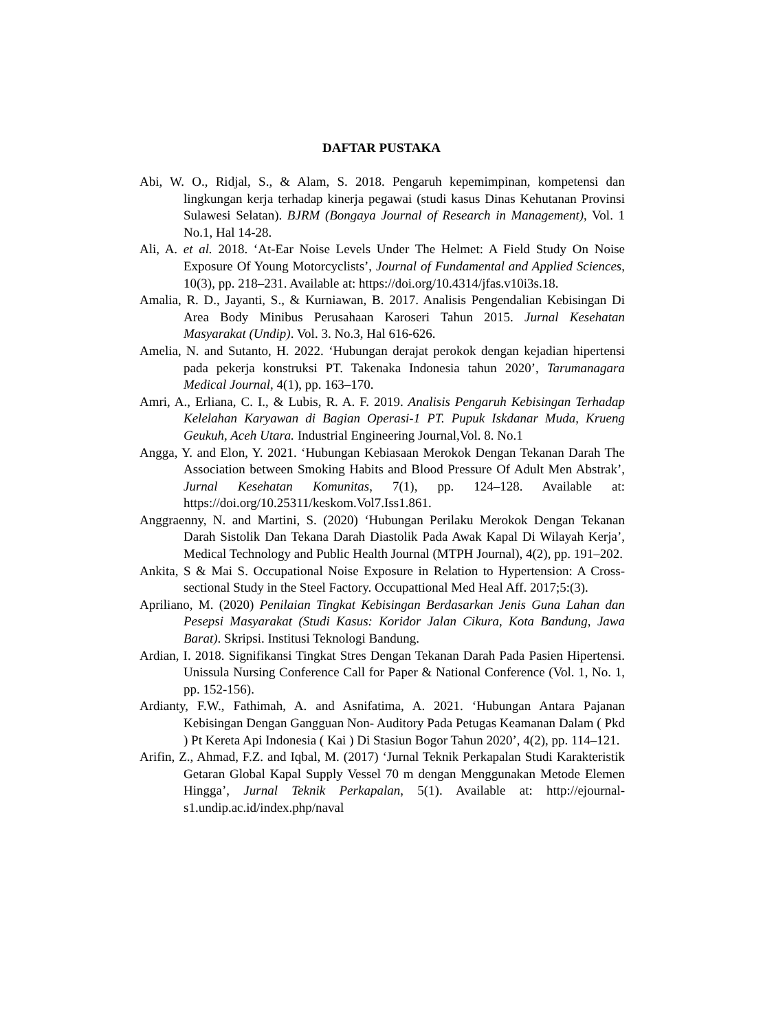DAFTAR PUSTAKA
Abi, W. O., Ridjal, S., & Alam, S. 2018. Pengaruh kepemimpinan, kompetensi dan lingkungan kerja terhadap kinerja pegawai (studi kasus Dinas Kehutanan Provinsi Sulawesi Selatan). BJRM (Bongaya Journal of Research in Management), Vol. 1 No.1, Hal 14-28.
Ali, A. et al. 2018. ‘At-Ear Noise Levels Under The Helmet: A Field Study On Noise Exposure Of Young Motorcyclists’, Journal of Fundamental and Applied Sciences, 10(3), pp. 218–231. Available at: https://doi.org/10.4314/jfas.v10i3s.18.
Amalia, R. D., Jayanti, S., & Kurniawan, B. 2017. Analisis Pengendalian Kebisingan Di Area Body Minibus Perusahaan Karoseri Tahun 2015. Jurnal Kesehatan Masyarakat (Undip). Vol. 3. No.3, Hal 616-626.
Amelia, N. and Sutanto, H. 2022. ‘Hubungan derajat perokok dengan kejadian hipertensi pada pekerja konstruksi PT. Takenaka Indonesia tahun 2020’, Tarumanagara Medical Journal, 4(1), pp. 163–170.
Amri, A., Erliana, C. I., & Lubis, R. A. F. 2019. Analisis Pengaruh Kebisingan Terhadap Kelelahan Karyawan di Bagian Operasi-1 PT. Pupuk Iskdanar Muda, Krueng Geukuh, Aceh Utara. Industrial Engineering Journal,Vol. 8. No.1
Angga, Y. and Elon, Y. 2021. ‘Hubungan Kebiasaan Merokok Dengan Tekanan Darah The Association between Smoking Habits and Blood Pressure Of Adult Men Abstrak’, Jurnal Kesehatan Komunitas, 7(1), pp. 124–128. Available at: https://doi.org/10.25311/keskom.Vol7.Iss1.861.
Anggraenny, N. and Martini, S. (2020) ‘Hubungan Perilaku Merokok Dengan Tekanan Darah Sistolik Dan Tekana Darah Diastolik Pada Awak Kapal Di Wilayah Kerja’, Medical Technology and Public Health Journal (MTPH Journal), 4(2), pp. 191–202.
Ankita, S & Mai S. Occupational Noise Exposure in Relation to Hypertension: A Cross-sectional Study in the Steel Factory. Occupattional Med Heal Aff. 2017;5:(3).
Apriliano, M. (2020) Penilaian Tingkat Kebisingan Berdasarkan Jenis Guna Lahan dan Pesepsi Masyarakat (Studi Kasus: Koridor Jalan Cikura, Kota Bandung, Jawa Barat). Skripsi. Institusi Teknologi Bandung.
Ardian, I. 2018. Signifikansi Tingkat Stres Dengan Tekanan Darah Pada Pasien Hipertensi. Unissula Nursing Conference Call for Paper & National Conference (Vol. 1, No. 1, pp. 152-156).
Ardianty, F.W., Fathimah, A. and Asnifatima, A. 2021. ‘Hubungan Antara Pajanan Kebisingan Dengan Gangguan Non- Auditory Pada Petugas Keamanan Dalam ( Pkd ) Pt Kereta Api Indonesia ( Kai ) Di Stasiun Bogor Tahun 2020’, 4(2), pp. 114–121.
Arifin, Z., Ahmad, F.Z. and Iqbal, M. (2017) ‘Jurnal Teknik Perkapalan Studi Karakteristik Getaran Global Kapal Supply Vessel 70 m dengan Menggunakan Metode Elemen Hingga’, Jurnal Teknik Perkapalan, 5(1). Available at: http://ejournal-s1.undip.ac.id/index.php/naval